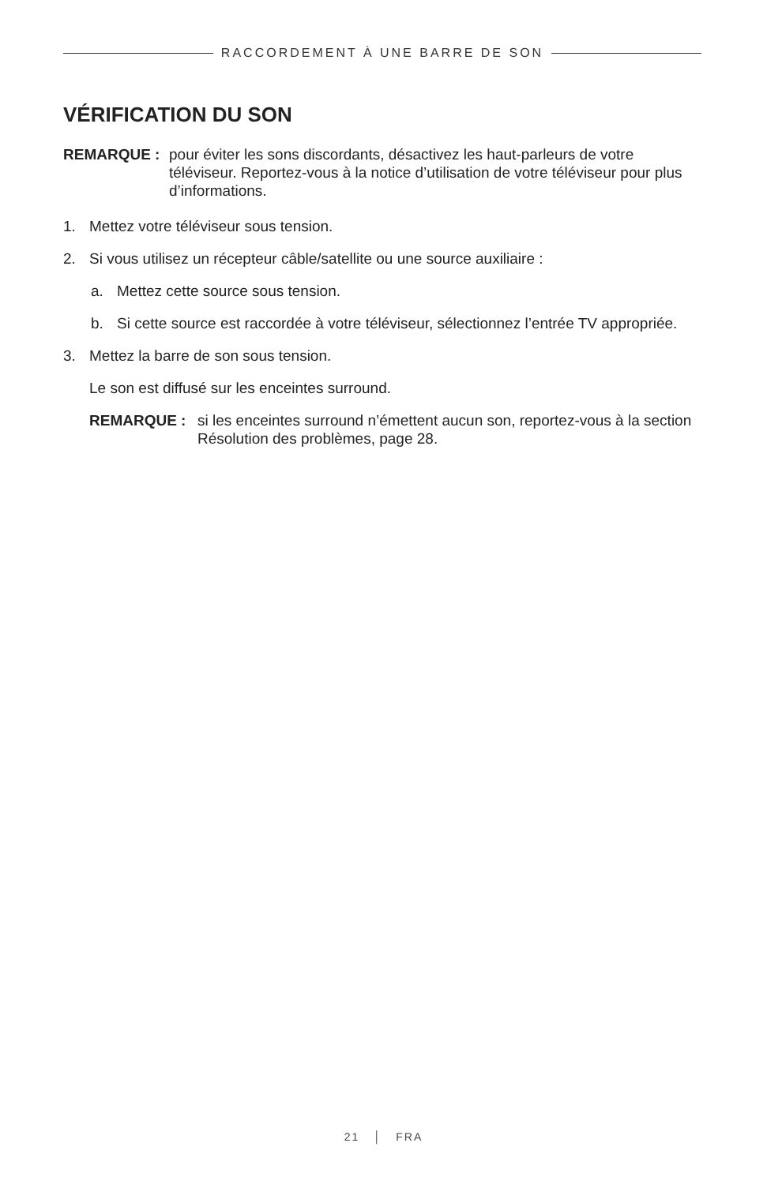RACCORDEMENT À UNE BARRE DE SON
VÉRIFICATION DU SON
REMARQUE : pour éviter les sons discordants, désactivez les haut-parleurs de votre téléviseur. Reportez-vous à la notice d’utilisation de votre téléviseur pour plus d’informations.
1. Mettez votre téléviseur sous tension.
2. Si vous utilisez un récepteur câble/satellite ou une source auxiliaire :
a. Mettez cette source sous tension.
b. Si cette source est raccordée à votre téléviseur, sélectionnez l’entrée TV appropriée.
3. Mettez la barre de son sous tension.
Le son est diffusé sur les enceintes surround.
REMARQUE : si les enceintes surround n’émettent aucun son, reportez-vous à la section Résolution des problèmes, page 28.
21 │ FRA